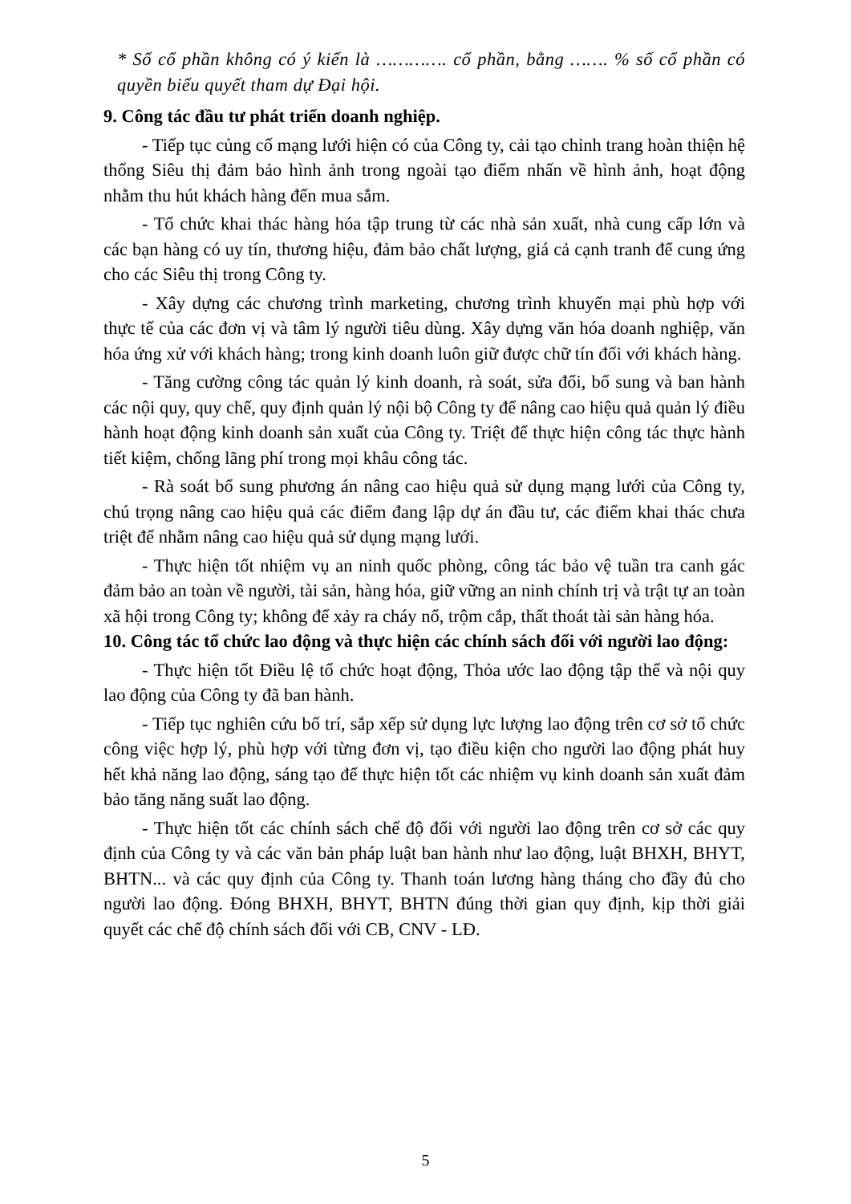* Số cổ phần không có ý kiến là …………. cổ phần, bằng ……. % số cổ phần có quyền biểu quyết tham dự Đại hội.
9. Công tác đầu tư phát triển doanh nghiệp.
- Tiếp tục củng cố mạng lưới hiện có của Công ty, cải tạo chỉnh trang hoàn thiện hệ thống Siêu thị đảm bảo hình ảnh trong ngoài tạo điểm nhấn về hình ảnh, hoạt động nhằm thu hút khách hàng đến mua sắm.
- Tổ chức khai thác hàng hóa tập trung từ các nhà sản xuất, nhà cung cấp lớn và các bạn hàng có uy tín, thương hiệu, đảm bảo chất lượng, giá cả cạnh tranh để cung ứng cho các Siêu thị trong Công ty.
- Xây dựng các chương trình marketing, chương trình khuyến mại phù hợp với thực tế của các đơn vị và tâm lý người tiêu dùng. Xây dựng văn hóa doanh nghiệp, văn hóa ứng xử với khách hàng; trong kinh doanh luôn giữ được chữ tín đối với khách hàng.
- Tăng cường công tác quản lý kinh doanh, rà soát, sửa đổi, bổ sung và ban hành các nội quy, quy chế, quy định quản lý nội bộ Công ty để nâng cao hiệu quả quản lý điều hành hoạt động kinh doanh sản xuất của Công ty. Triệt để thực hiện công tác thực hành tiết kiệm, chống lãng phí trong mọi khâu công tác.
- Rà soát bổ sung phương án nâng cao hiệu quả sử dụng mạng lưới của Công ty, chú trọng nâng cao hiệu quả các điểm đang lập dự án đầu tư, các điểm khai thác chưa triệt để nhằm nâng cao hiệu quả sử dụng mạng lưới.
- Thực hiện tốt nhiệm vụ an ninh quốc phòng, công tác bảo vệ tuần tra canh gác đảm bảo an toàn về người, tài sản, hàng hóa, giữ vững an ninh chính trị và trật tự an toàn xã hội trong Công ty; không để xảy ra cháy nổ, trộm cắp, thất thoát tài sản hàng hóa.
10. Công tác tổ chức lao động và thực hiện các chính sách đối với người lao động:
- Thực hiện tốt Điều lệ tổ chức hoạt động, Thỏa ước lao động tập thể và nội quy lao động của Công ty đã ban hành.
- Tiếp tục nghiên cứu bố trí, sắp xếp sử dụng lực lượng lao động trên cơ sở tổ chức công việc hợp lý, phù hợp với từng đơn vị, tạo điều kiện cho người lao động phát huy hết khả năng lao động, sáng tạo để thực hiện tốt các nhiệm vụ kinh doanh sản xuất đảm bảo tăng năng suất lao động.
- Thực hiện tốt các chính sách chế độ đối với người lao động trên cơ sở các quy định của Công ty và các văn bản pháp luật ban hành như lao động, luật BHXH, BHYT, BHTN... và các quy định của Công ty. Thanh toán lương hàng tháng cho đầy đủ cho người lao động. Đóng BHXH, BHYT, BHTN đúng thời gian quy định, kịp thời giải quyết các chế độ chính sách đối với CB, CNV - LĐ.
5